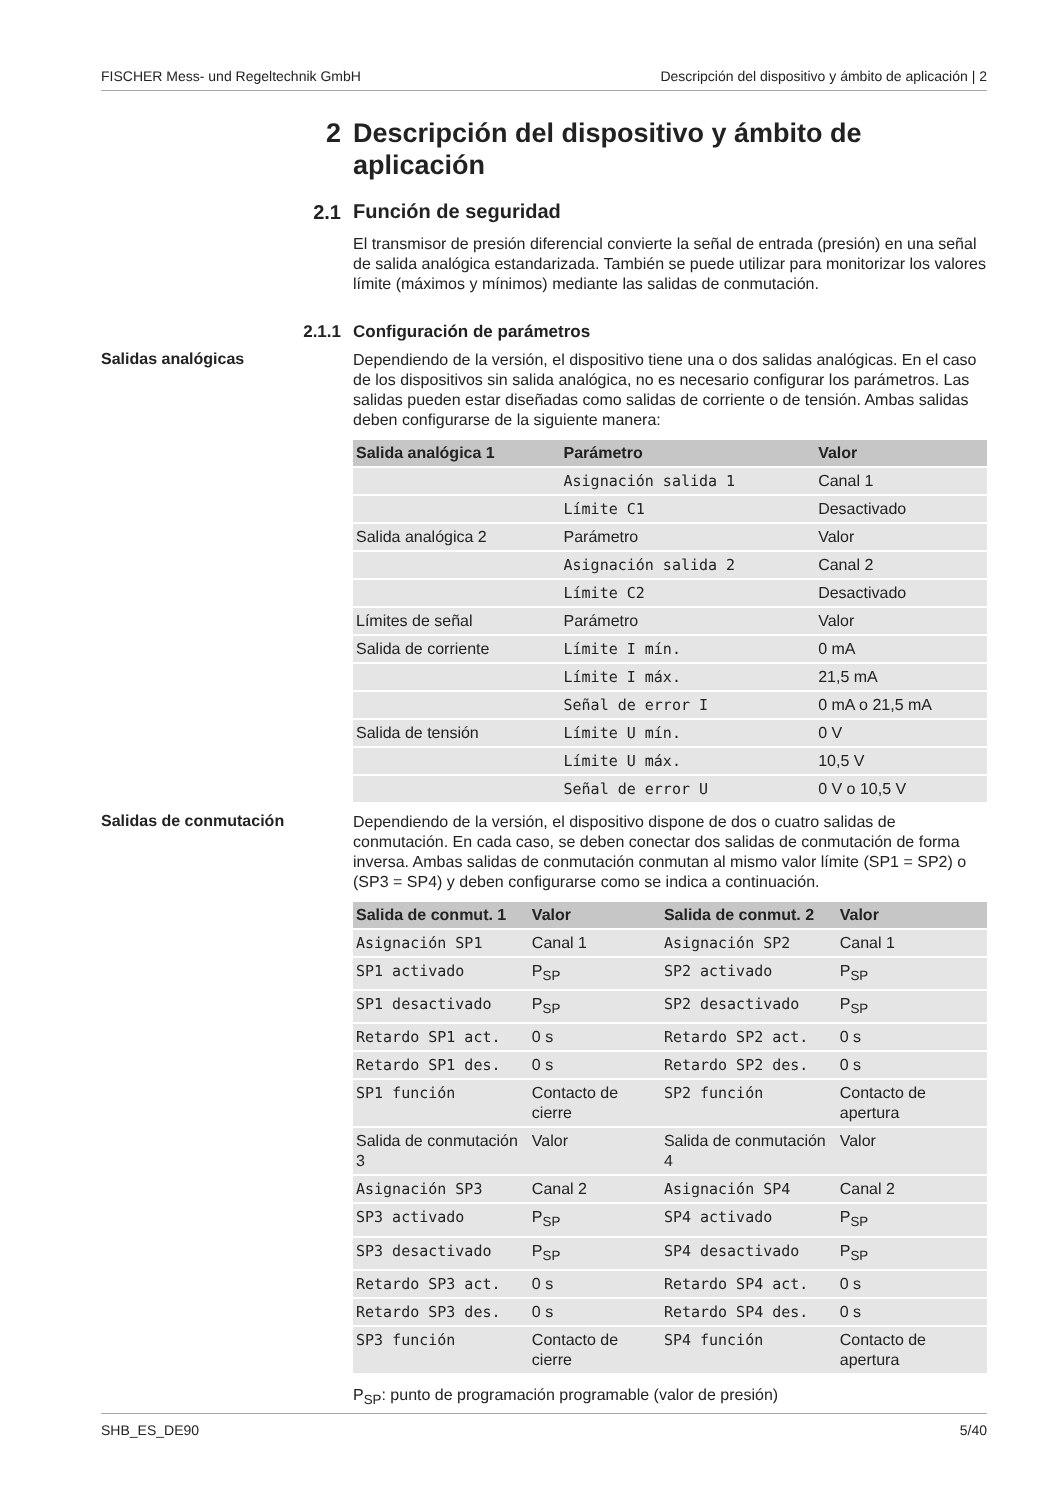FISCHER Mess- und Regeltechnik GmbH Descripción del dispositivo y ámbito de aplicación | 2
2
Descripción del dispositivo y ámbito de aplicación
2.1
Función de seguridad
El transmisor de presión diferencial convierte la señal de entrada (presión) en una señal de salida analógica estandarizada. También se puede utilizar para monitorizar los valores límite (máximos y mínimos) mediante las salidas de conmutación.
2.1.1
Configuración de parámetros
Salidas analógicas
Dependiendo de la versión, el dispositivo tiene una o dos salidas analógicas. En el caso de los dispositivos sin salida analógica, no es necesario configurar los parámetros. Las salidas pueden estar diseñadas como salidas de corriente o de tensión. Ambas salidas deben configurarse de la siguiente manera:
| Salida analógica 1 | Parámetro | Valor |
| --- | --- | --- |
| | Asignación salida 1 | Canal 1 |
| | Límite C1 | Desactivado |
| Salida analógica 2 | Parámetro | Valor |
| | Asignación salida 2 | Canal 2 |
| | Límite C2 | Desactivado |
| Límites de señal | Parámetro | Valor |
| Salida de corriente | Límite I mín. | 0 mA |
| | Límite I máx. | 21,5 mA |
| | Señal de error I | 0 mA o 21,5 mA |
| Salida de tensión | Límite U mín. | 0 V |
| | Límite U máx. | 10,5 V |
| | Señal de error U | 0 V o 10,5 V |
Salidas de conmutación
Dependiendo de la versión, el dispositivo dispone de dos o cuatro salidas de conmutación. En cada caso, se deben conectar dos salidas de conmutación de forma inversa. Ambas salidas de conmutación conmutan al mismo valor límite (SP1 = SP2) o (SP3 = SP4) y deben configurarse como se indica a continuación.
| Salida de conmut. 1 | Valor | Salida de conmut. 2 | Valor |
| --- | --- | --- | --- |
| Asignación SP1 | Canal 1 | Asignación SP2 | Canal 1 |
| SP1 activado | P<sub>SP</sub> | SP2 activado | P<sub>SP</sub> |
| SP1 desactivado | P<sub>SP</sub> | SP2 desactivado | P<sub>SP</sub> |
| Retardo SP1 act. | 0 s | Retardo SP2 act. | 0 s |
| Retardo SP1 des. | 0 s | Retardo SP2 des. | 0 s |
| SP1 función | Contacto de cierre | SP2 función | Contacto de apertura |
| Salida de conmutación 3 | Valor | Salida de conmutación 4 | Valor |
| Asignación SP3 | Canal 2 | Asignación SP4 | Canal 2 |
| SP3 activado | P<sub>SP</sub> | SP4 activado | P<sub>SP</sub> |
| SP3 desactivado | P<sub>SP</sub> | SP4 desactivado | P<sub>SP</sub> |
| Retardo SP3 act. | 0 s | Retardo SP4 act. | 0 s |
| Retardo SP3 des. | 0 s | Retardo SP4 des. | 0 s |
| SP3 función | Contacto de cierre | SP4 función | Contacto de apertura |
P<sub>SP</sub>: punto de programación programable (valor de presión)
SHB_ES_DE90 5/40